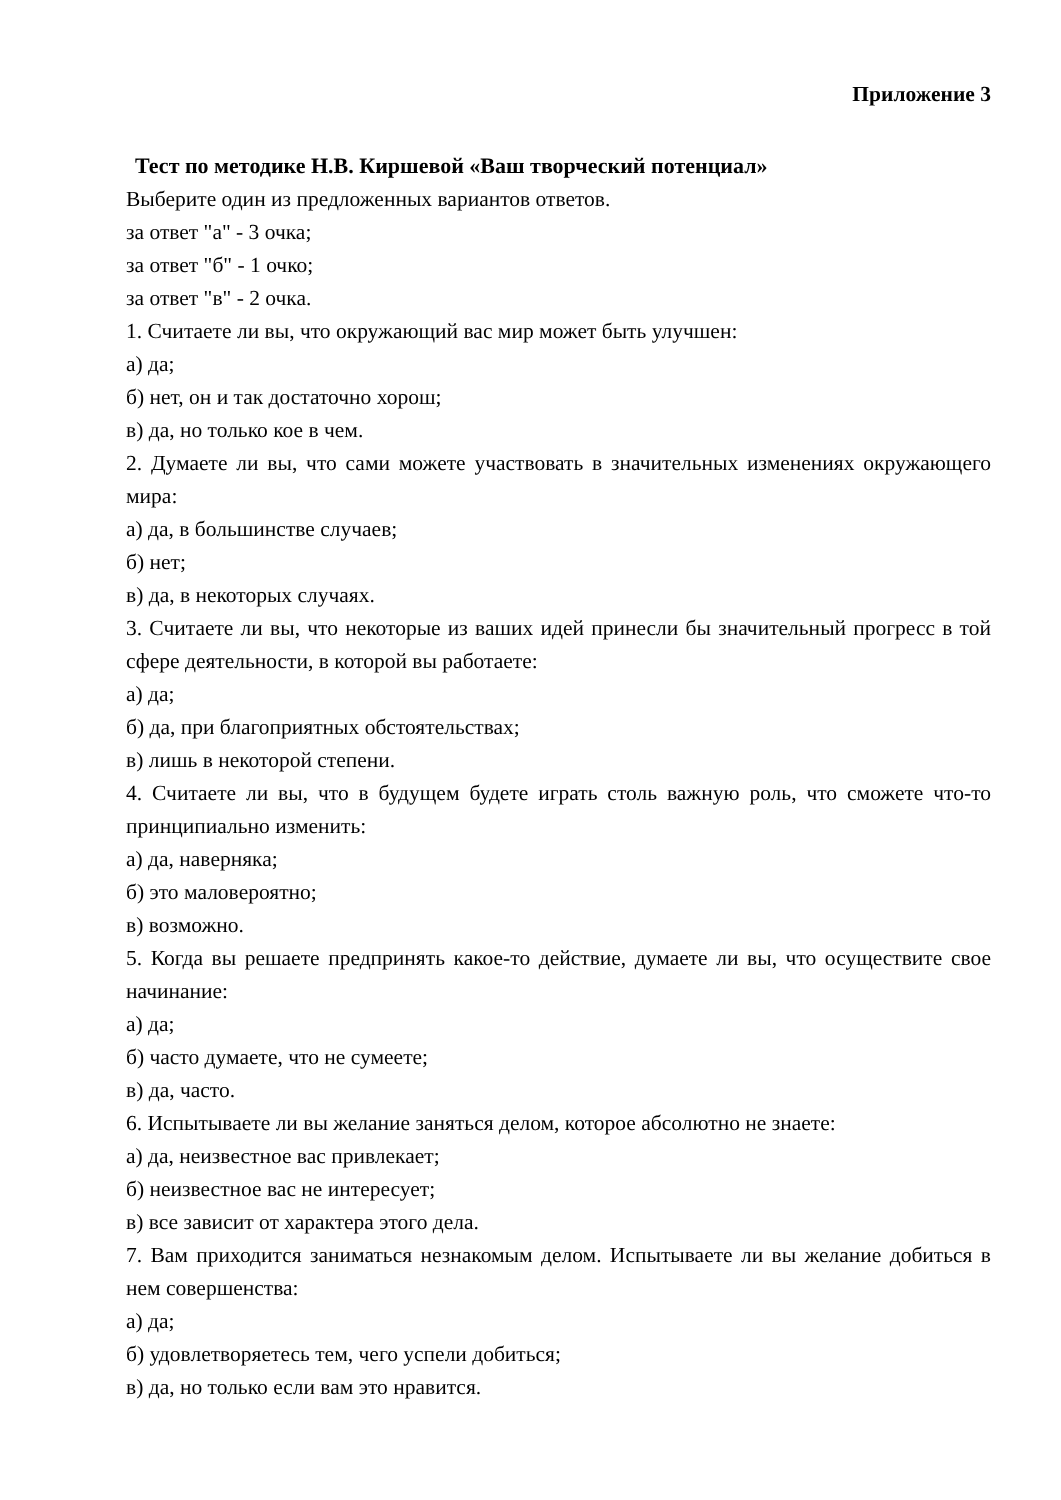Приложение 3
Тест по методике Н.В. Киршевой «Ваш творческий потенциал»
Выберите один из предложенных вариантов ответов.
за ответ "а" - 3 очка;
за ответ "б" - 1 очко;
за ответ "в" - 2 очка.
1. Считаете ли вы, что окружающий вас мир может быть улучшен:
а) да;
б) нет, он и так достаточно хорош;
в) да, но только кое в чем.
2. Думаете ли вы, что сами можете участвовать в значительных изменениях окружающего мира:
а) да, в большинстве случаев;
б) нет;
в) да, в некоторых случаях.
3. Считаете ли вы, что некоторые из ваших идей принесли бы значительный прогресс в той сфере деятельности, в которой вы работаете:
а) да;
б) да, при благоприятных обстоятельствах;
в) лишь в некоторой степени.
4. Считаете ли вы, что в будущем будете играть столь важную роль, что сможете что-то принципиально изменить:
а) да, наверняка;
б) это маловероятно;
в) возможно.
5. Когда вы решаете предпринять какое-то действие, думаете ли вы, что осуществите свое начинание:
а) да;
б) часто думаете, что не сумеете;
в) да, часто.
6. Испытываете ли вы желание заняться делом, которое абсолютно не знаете:
а) да, неизвестное вас привлекает;
б) неизвестное вас не интересует;
в) все зависит от характера этого дела.
7. Вам приходится заниматься незнакомым делом. Испытываете ли вы желание добиться в нем совершенства:
а) да;
б) удовлетворяетесь тем, чего успели добиться;
в) да, но только если вам это нравится.